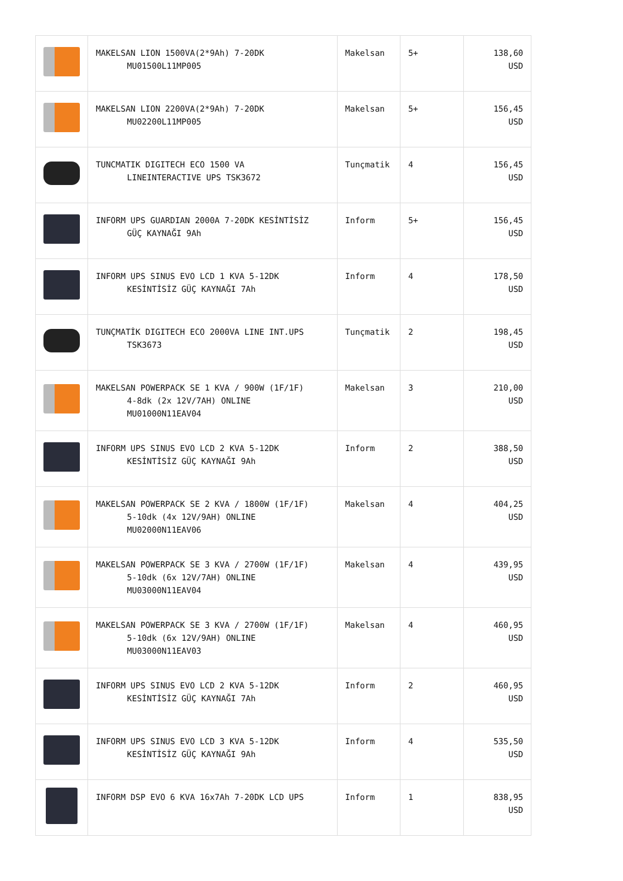| | MAKELSAN LION 1500VA(2*9Ah) 7-20DK MU01500L11MP005 | Makelsan | 5+ | 138,60 USD |
| | MAKELSAN LION 2200VA(2*9Ah) 7-20DK MU02200L11MP005 | Makelsan | 5+ | 156,45 USD |
| | TUNCMATIK DIGITECH ECO 1500 VA LINEINTERACTIVE UPS TSK3672 | Tunçmatik | 4 | 156,45 USD |
| | INFORM UPS GUARDIAN 2000A 7-20DK KESİNTİSİZ GÜÇ KAYNAĞI 9Ah | Inform | 5+ | 156,45 USD |
| | INFORM UPS SINUS EVO LCD 1 KVA 5-12DK KESİNTİSİZ GÜÇ KAYNAĞI 7Ah | Inform | 4 | 178,50 USD |
| | TUNÇMATİK DIGITECH ECO 2000VA LINE INT.UPS TSK3673 | Tunçmatik | 2 | 198,45 USD |
| | MAKELSAN POWERPACK SE 1 KVA / 900W (1F/1F) 4-8dk (2x 12V/7AH) ONLINE MU01000N11EAV04 | Makelsan | 3 | 210,00 USD |
| | INFORM UPS SINUS EVO LCD 2 KVA 5-12DK KESİNTİSİZ GÜÇ KAYNAĞI 9Ah | Inform | 2 | 388,50 USD |
| | MAKELSAN POWERPACK SE 2 KVA / 1800W (1F/1F) 5-10dk (4x 12V/9AH) ONLINE MU02000N11EAV06 | Makelsan | 4 | 404,25 USD |
| | MAKELSAN POWERPACK SE 3 KVA / 2700W (1F/1F) 5-10dk (6x 12V/7AH) ONLINE MU03000N11EAV04 | Makelsan | 4 | 439,95 USD |
| | MAKELSAN POWERPACK SE 3 KVA / 2700W (1F/1F) 5-10dk (6x 12V/9AH) ONLINE MU03000N11EAV03 | Makelsan | 4 | 460,95 USD |
| | INFORM UPS SINUS EVO LCD 2 KVA 5-12DK KESİNTİSİZ GÜÇ KAYNAĞI 7Ah | Inform | 2 | 460,95 USD |
| | INFORM UPS SINUS EVO LCD 3 KVA 5-12DK KESİNTİSİZ GÜÇ KAYNAĞI 9Ah | Inform | 4 | 535,50 USD |
| | INFORM DSP EVO 6 KVA 16x7Ah 7-20DK LCD UPS | Inform | 1 | 838,95 USD |